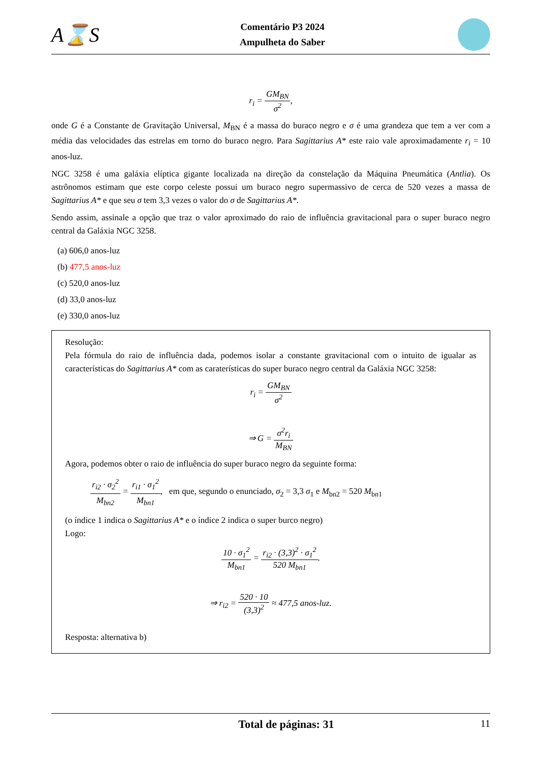A⌛S
Comentário P3 2024
Ampulheta do Saber
r<sub>i</sub> = GM<sub>BN</sub> σ<sup>2</sup>,
onde G é a Constante de Gravitação Universal, M<sub>BN</sub> é a massa do buraco negro e σ é uma grandeza que tem a ver com a média das velocidades das estrelas em torno do buraco negro. Para Sagittarius A* este raio vale aproximadamente r<sub>i</sub> = 10 anos-luz.
NGC 3258 é uma galáxia elíptica gigante localizada na direção da constelação da Máquina Pneumática (Antlia). Os astrônomos estimam que este corpo celeste possui um buraco negro supermassivo de cerca de 520 vezes a massa de Sagittarius A* e que seu σ tem 3,3 vezes o valor do σ de Sagittarius A*.
Sendo assim, assinale a opção que traz o valor aproximado do raio de influência gravitacional para o super buraco negro central da Galáxia NGC 3258.
(a) 606,0 anos-luz
(b) 477,5 anos-luz
(c) 520,0 anos-luz
(d) 33,0 anos-luz
(e) 330,0 anos-luz
Resolução:
Pela fórmula do raio de influência dada, podemos isolar a constante gravitacional com o intuito de igualar as características do Sagittarius A* com as caraterísticas do super buraco negro central da Galáxia NGC 3258:
r<sub>i</sub> = GM<sub>BN</sub> σ<sup>2</sup>
⇒ G = σ<sup>2</sup>r<sub>i</sub> M<sub>BN</sub>
Agora, podemos obter o raio de influência do super buraco negro da seguinte forma:
r<sub>i2</sub> · σ<sub>2</sub><sup>2</sup> M<sub>bn2</sub> = r<sub>i1</sub> · σ<sub>1</sub><sup>2</sup> M<sub>bn1</sub>, em que, segundo o enunciado, σ<sub>2</sub> = 3,3 σ<sub>1</sub> e M<sub>bn2</sub> = 520 M<sub>bn1</sub>
(o índice 1 indica o Sagittarius A* e o índice 2 indica o super burco negro)
Logo:
10 · σ<sub>1</sub><sup>2</sup> M<sub>bn1</sub> = r<sub>i2</sub> · (3,3)<sup>2</sup> · σ<sub>1</sub><sup>2</sup> 520 M<sub>bn1</sub>.
⇒ r<sub>i2</sub> = 520 · 10 (3,3)<sup>2</sup> ≈ 477,5 anos-luz.
Resposta: alternativa b)
Total de páginas: 31 11